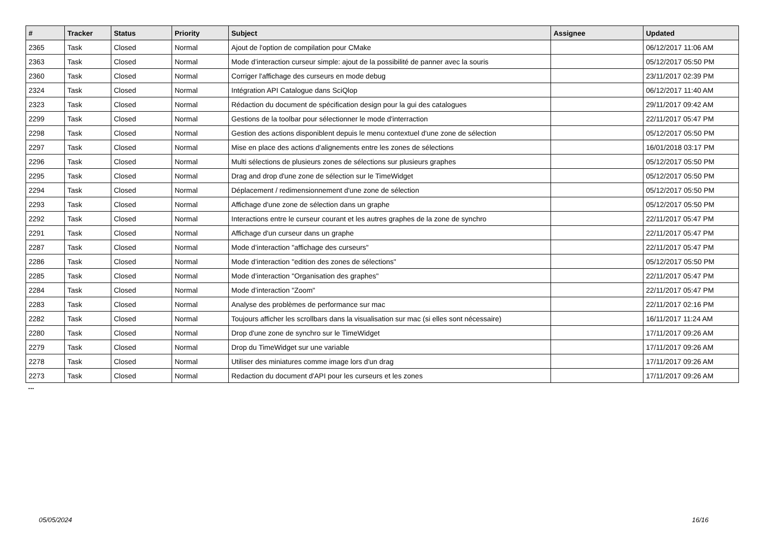| # | Tracker | Status | Priority | Subject | Assignee | Updated |
| --- | --- | --- | --- | --- | --- | --- |
| 2365 | Task | Closed | Normal | Ajout de l'option de compilation pour CMake | | 06/12/2017 11:06 AM |
| 2363 | Task | Closed | Normal | Mode d’interaction curseur simple: ajout de la possibilité de panner avec la souris | | 05/12/2017 05:50 PM |
| 2360 | Task | Closed | Normal | Corriger l'affichage des curseurs en mode debug | | 23/11/2017 02:39 PM |
| 2324 | Task | Closed | Normal | Intégration API Catalogue dans SciQlop | | 06/12/2017 11:40 AM |
| 2323 | Task | Closed | Normal | Rédaction du document de spécification design pour la gui des catalogues | | 29/11/2017 09:42 AM |
| 2299 | Task | Closed | Normal | Gestions de la toolbar pour sélectionner le mode d'interraction | | 22/11/2017 05:47 PM |
| 2298 | Task | Closed | Normal | Gestion des actions disponiblent depuis le menu contextuel d'une zone de sélection | | 05/12/2017 05:50 PM |
| 2297 | Task | Closed | Normal | Mise en place des actions d'alignements entre les zones de sélections | | 16/01/2018 03:17 PM |
| 2296 | Task | Closed | Normal | Multi sélections de plusieurs zones de sélections sur plusieurs graphes | | 05/12/2017 05:50 PM |
| 2295 | Task | Closed | Normal | Drag and drop d'une zone de sélection sur le TimeWidget | | 05/12/2017 05:50 PM |
| 2294 | Task | Closed | Normal | Déplacement / redimensionnement d'une zone de sélection | | 05/12/2017 05:50 PM |
| 2293 | Task | Closed | Normal | Affichage d'une zone de sélection dans un graphe | | 05/12/2017 05:50 PM |
| 2292 | Task | Closed | Normal | Interactions entre le curseur courant et les autres graphes de la zone de synchro | | 22/11/2017 05:47 PM |
| 2291 | Task | Closed | Normal | Affichage d'un curseur dans un graphe | | 22/11/2017 05:47 PM |
| 2287 | Task | Closed | Normal | Mode d’interaction "affichage des curseurs" | | 22/11/2017 05:47 PM |
| 2286 | Task | Closed | Normal | Mode d’interaction "edition des zones de sélections" | | 05/12/2017 05:50 PM |
| 2285 | Task | Closed | Normal | Mode d’interaction "Organisation des graphes" | | 22/11/2017 05:47 PM |
| 2284 | Task | Closed | Normal | Mode d’interaction "Zoom" | | 22/11/2017 05:47 PM |
| 2283 | Task | Closed | Normal | Analyse des problèmes de performance sur mac | | 22/11/2017 02:16 PM |
| 2282 | Task | Closed | Normal | Toujours afficher les scrollbars dans la visualisation sur mac (si elles sont nécessaire) | | 16/11/2017 11:24 AM |
| 2280 | Task | Closed | Normal | Drop d'une zone de synchro sur le TimeWidget | | 17/11/2017 09:26 AM |
| 2279 | Task | Closed | Normal | Drop du TimeWidget sur une variable | | 17/11/2017 09:26 AM |
| 2278 | Task | Closed | Normal | Utiliser des miniatures comme image lors d'un drag | | 17/11/2017 09:26 AM |
| 2273 | Task | Closed | Normal | Redaction du document d'API pour les curseurs et les zones | | 17/11/2017 09:26 AM |
...
05/05/2024 16/16